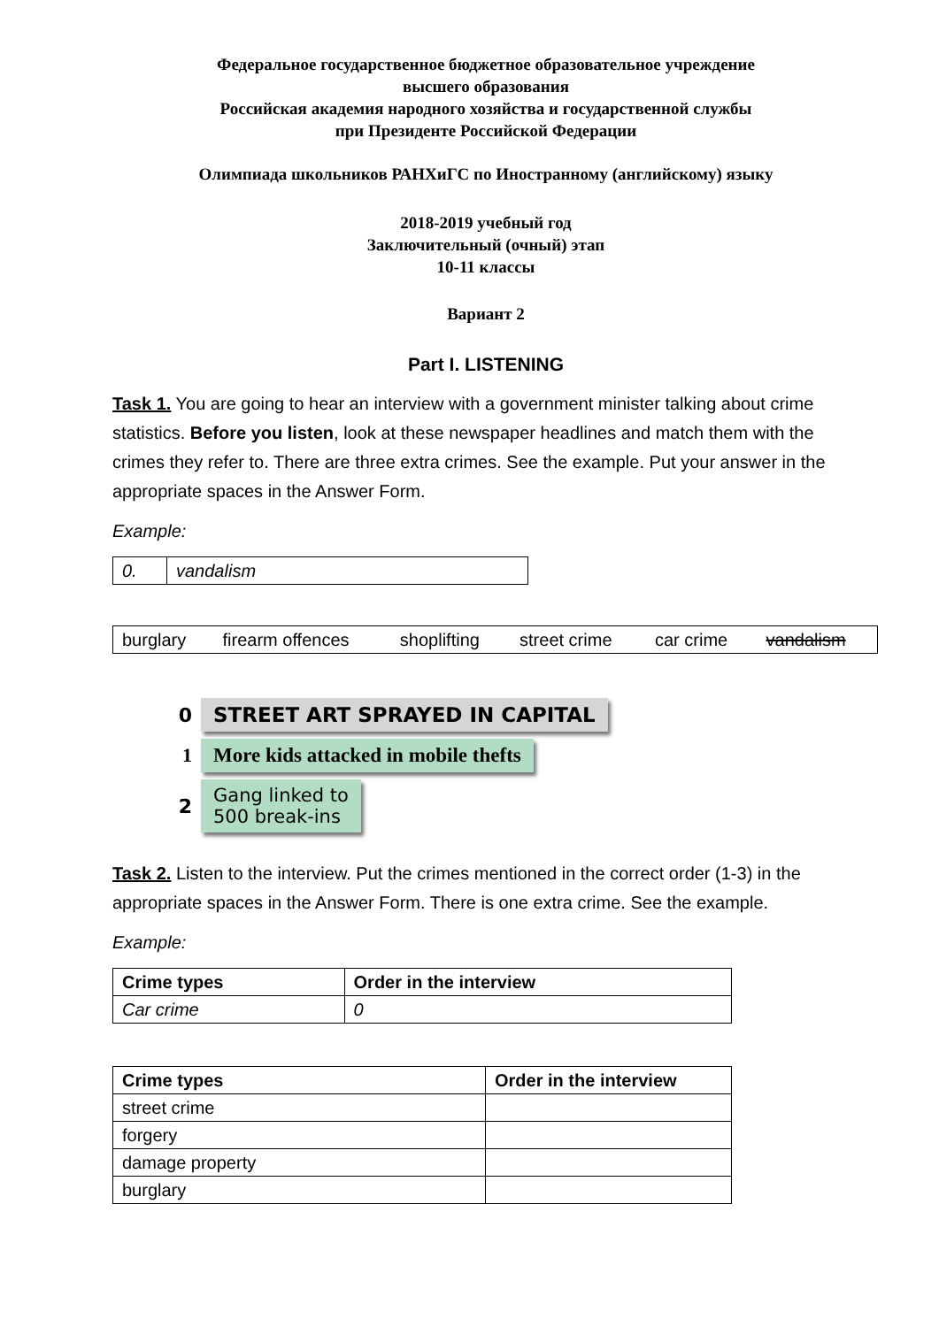Федеральное государственное бюджетное образовательное учреждение
высшего образования
Российская академия народного хозяйства и государственной службы
при Президенте Российской Федерации
Олимпиада школьников РАНХиГС по Иностранному (английскому) языку
2018-2019 учебный год
Заключительный (очный) этап
10-11 классы
Вариант 2
Part I. LISTENING
Task 1. You are going to hear an interview with a government minister talking about crime statistics. Before you listen, look at these newspaper headlines and match them with the crimes they refer to. There are three extra crimes. See the example. Put your answer in the appropriate spaces in the Answer Form.
Example:
| 0. | vandalism |
| burglary | firearm offences | shoplifting | street crime | car crime | vandalism |
0 STREET ART SPRAYED IN CAPITAL
1 More kids attacked in mobile thefts
2 Gang linked to
500 break-ins
Task 2. Listen to the interview. Put the crimes mentioned in the correct order (1-3) in the appropriate spaces in the Answer Form. There is one extra crime. See the example.
Example:
| Crime types | Order in the interview |
| --- | --- |
| Car crime | 0 |
| Crime types | Order in the interview |
| --- | --- |
| street crime | |
| forgery | |
| damage property | |
| burglary | |